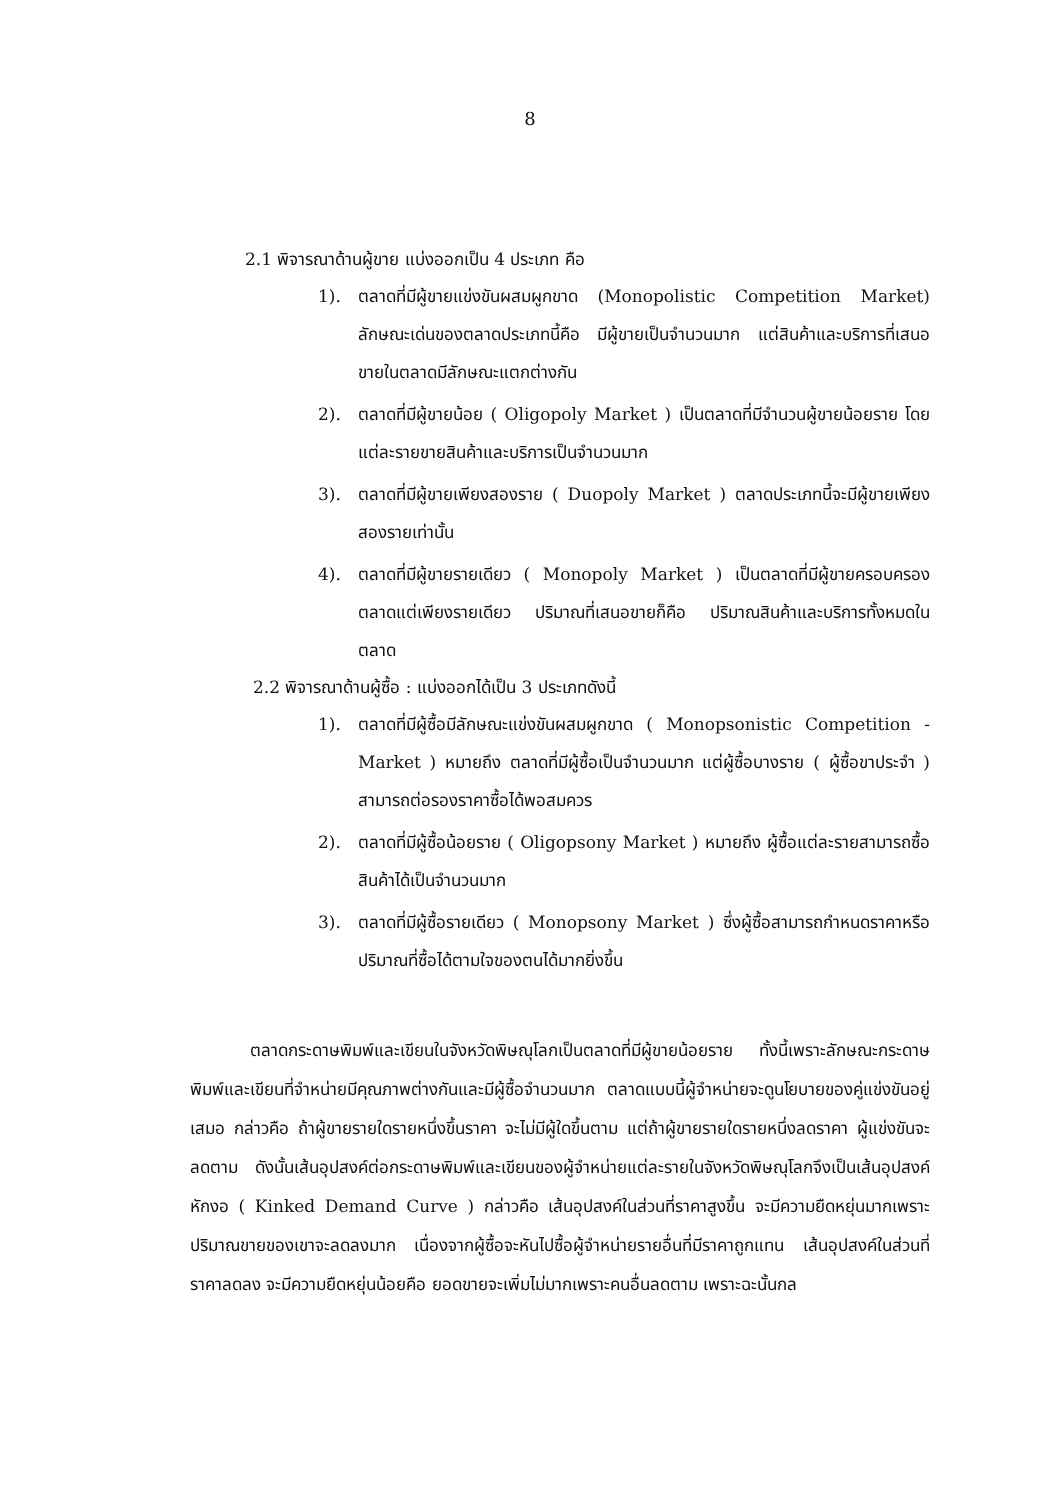8
2.1 พิจารณาด้านผู้ขาย แบ่งออกเป็น 4 ประเภท คือ
1). ตลาดที่มีผู้ขายแข่งขันผสมผูกขาด (Monopolistic Competition Market) ลักษณะเด่นของตลาดประเภทนี้คือ มีผู้ขายเป็นจำนวนมาก แต่สินค้าและบริการที่เสนอขายในตลาดมีลักษณะแตกต่างกัน
2). ตลาดที่มีผู้ขายน้อย ( Oligopoly Market ) เป็นตลาดที่มีจำนวนผู้ขายน้อยราย โดยแต่ละรายขายสินค้าและบริการเป็นจำนวนมาก
3). ตลาดที่มีผู้ขายเพียงสองราย ( Duopoly Market ) ตลาดประเภทนี้จะมีผู้ขายเพียงสองรายเท่านั้น
4). ตลาดที่มีผู้ขายรายเดียว ( Monopoly Market ) เป็นตลาดที่มีผู้ขายครอบครองตลาดแต่เพียงรายเดียว ปริมาณที่เสนอขายก็คือ ปริมาณสินค้าและบริการทั้งหมดในตลาด
2.2 พิจารณาด้านผู้ซื้อ : แบ่งออกได้เป็น 3 ประเภทดังนี้
1). ตลาดที่มีผู้ซื้อมีลักษณะแข่งขันผสมผูกขาด ( Monopsonistic Competition - Market ) หมายถึง ตลาดที่มีผู้ซื้อเป็นจำนวนมาก แต่ผู้ซื้อบางราย ( ผู้ซื้อขาประจำ ) สามารถต่อรองราคาซื้อได้พอสมควร
2). ตลาดที่มีผู้ซื้อน้อยราย ( Oligopsony Market ) หมายถึง ผู้ซื้อแต่ละรายสามารถซื้อสินค้าได้เป็นจำนวนมาก
3). ตลาดที่มีผู้ซื้อรายเดียว ( Monopsony Market ) ซึ่งผู้ซื้อสามารถกำหนดราคาหรือปริมาณที่ซื้อได้ตามใจของตนได้มากยิ่งขึ้น
ตลาดกระดาษพิมพ์และเขียนในจังหวัดพิษณุโลกเป็นตลาดที่มีผู้ขายน้อยราย ทั้งนี้เพราะลักษณะกระดาษพิมพ์และเขียนที่จำหน่ายมีคุณภาพต่างกันและมีผู้ซื้อจำนวนมาก ตลาดแบบนี้ผู้จำหน่ายจะดูนโยบายของคู่แข่งขันอยู่เสมอ กล่าวคือ ถ้าผู้ขายรายใดรายหนึ่งขึ้นราคา จะไม่มีผู้ใดขึ้นตาม แต่ถ้าผู้ขายรายใดรายหนึ่งลดราคา ผู้แข่งขันจะลดตาม ดังนั้นเส้นอุปสงค์ต่อกระดาษพิมพ์และเขียนของผู้จำหน่ายแต่ละรายในจังหวัดพิษณุโลกจึงเป็นเส้นอุปสงค์หักงอ ( Kinked Demand Curve ) กล่าวคือ เส้นอุปสงค์ในส่วนที่ราคาสูงขึ้น จะมีความยืดหยุ่นมากเพราะปริมาณขายของเขาจะลดลงมาก เนื่องจากผู้ซื้อจะหันไปซื้อผู้จำหน่ายรายอื่นที่มีราคาถูกแทน เส้นอุปสงค์ในส่วนที่ราคาลดลง จะมีความยืดหยุ่นน้อยคือ ยอดขายจะเพิ่มไม่มากเพราะคนอื่นลดตาม เพราะฉะนั้นกล